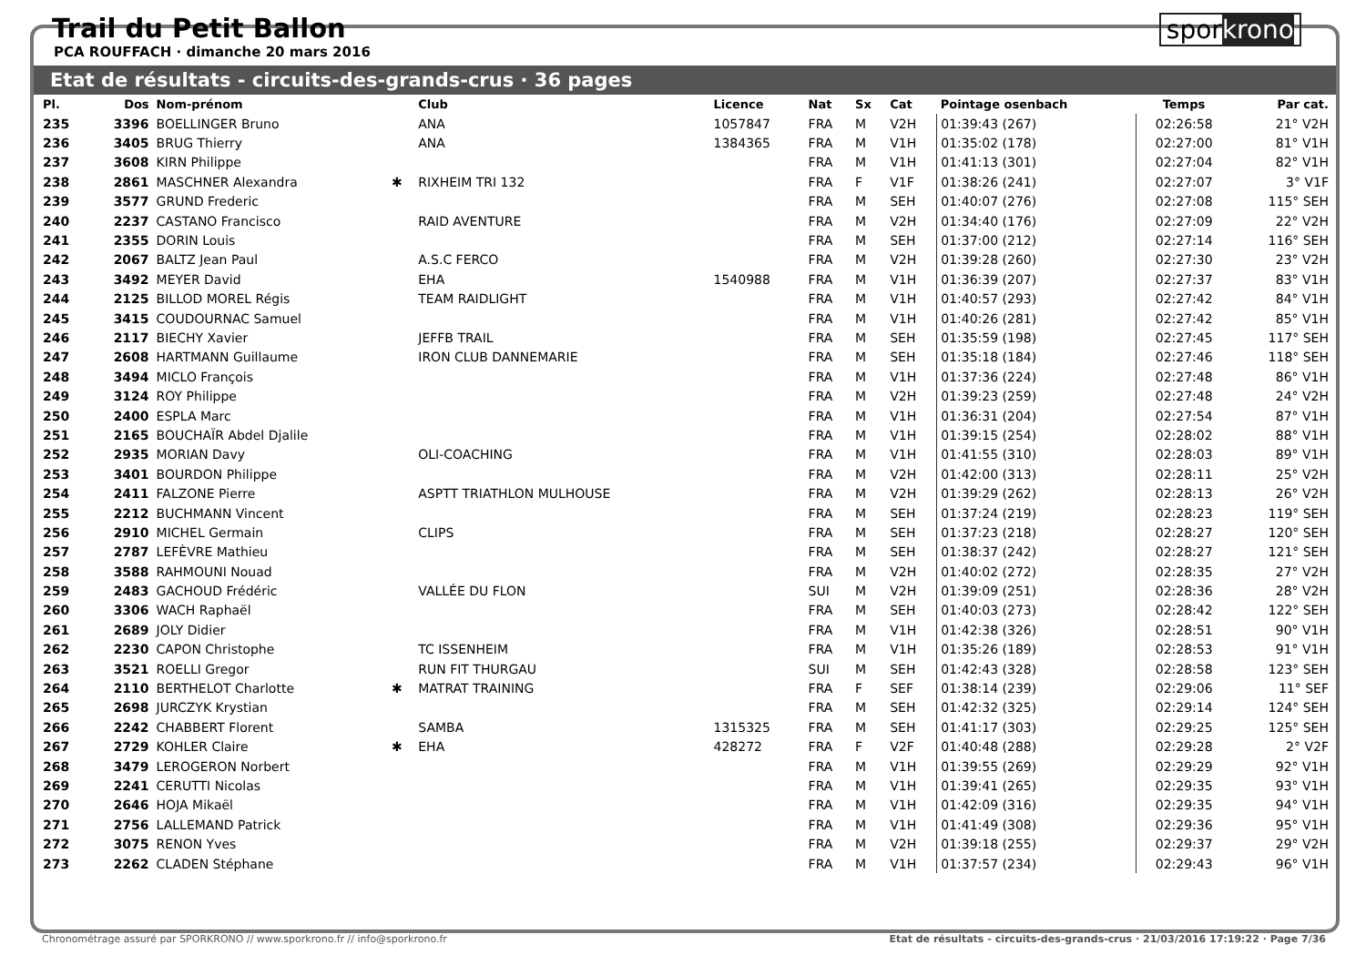Trail du Petit Ballon
PCA ROUFFACH · dimanche 20 mars 2016
sporkrono
Etat de résultats - circuits-des-grands-crus · 36 pages
| Pl. | Dos | Nom-prénom | | Club | Licence | Nat | Sx | Cat | Pointage osenbach | Temps | Par cat. |
| --- | --- | --- | --- | --- | --- | --- | --- | --- | --- | --- | --- |
| 235 | 3396 | BOELLINGER Bruno | | ANA | 1057847 | FRA | M | V2H | 01:39:43 (267) | 02:26:58 | 21° V2H |
| 236 | 3405 | BRUG Thierry | | ANA | 1384365 | FRA | M | V1H | 01:35:02 (178) | 02:27:00 | 81° V1H |
| 237 | 3608 | KIRN Philippe | | | | FRA | M | V1H | 01:41:13 (301) | 02:27:04 | 82° V1H |
| 238 | 2861 | MASCHNER Alexandra | ✱ | RIXHEIM TRI 132 | | FRA | F | V1F | 01:38:26 (241) | 02:27:07 | 3° V1F |
| 239 | 3577 | GRUND Frederic | | | | FRA | M | SEH | 01:40:07 (276) | 02:27:08 | 115° SEH |
| 240 | 2237 | CASTANO Francisco | | RAID AVENTURE | | FRA | M | V2H | 01:34:40 (176) | 02:27:09 | 22° V2H |
| 241 | 2355 | DORIN Louis | | | | FRA | M | SEH | 01:37:00 (212) | 02:27:14 | 116° SEH |
| 242 | 2067 | BALTZ Jean Paul | | A.S.C FERCO | | FRA | M | V2H | 01:39:28 (260) | 02:27:30 | 23° V2H |
| 243 | 3492 | MEYER David | | EHA | 1540988 | FRA | M | V1H | 01:36:39 (207) | 02:27:37 | 83° V1H |
| 244 | 2125 | BILLOD MOREL Régis | | TEAM RAIDLIGHT | | FRA | M | V1H | 01:40:57 (293) | 02:27:42 | 84° V1H |
| 245 | 3415 | COUDOURNAC Samuel | | | | FRA | M | V1H | 01:40:26 (281) | 02:27:42 | 85° V1H |
| 246 | 2117 | BIECHY Xavier | | JEFFB TRAIL | | FRA | M | SEH | 01:35:59 (198) | 02:27:45 | 117° SEH |
| 247 | 2608 | HARTMANN Guillaume | | IRON CLUB DANNEMARIE | | FRA | M | SEH | 01:35:18 (184) | 02:27:46 | 118° SEH |
| 248 | 3494 | MICLO François | | | | FRA | M | V1H | 01:37:36 (224) | 02:27:48 | 86° V1H |
| 249 | 3124 | ROY Philippe | | | | FRA | M | V2H | 01:39:23 (259) | 02:27:48 | 24° V2H |
| 250 | 2400 | ESPLA Marc | | | | FRA | M | V1H | 01:36:31 (204) | 02:27:54 | 87° V1H |
| 251 | 2165 | BOUCHAÏR Abdel Djalile | | | | FRA | M | V1H | 01:39:15 (254) | 02:28:02 | 88° V1H |
| 252 | 2935 | MORIAN Davy | | OLI-COACHING | | FRA | M | V1H | 01:41:55 (310) | 02:28:03 | 89° V1H |
| 253 | 3401 | BOURDON Philippe | | | | FRA | M | V2H | 01:42:00 (313) | 02:28:11 | 25° V2H |
| 254 | 2411 | FALZONE Pierre | | ASPTT TRIATHLON MULHOUSE | | FRA | M | V2H | 01:39:29 (262) | 02:28:13 | 26° V2H |
| 255 | 2212 | BUCHMANN Vincent | | | | FRA | M | SEH | 01:37:24 (219) | 02:28:23 | 119° SEH |
| 256 | 2910 | MICHEL Germain | | CLIPS | | FRA | M | SEH | 01:37:23 (218) | 02:28:27 | 120° SEH |
| 257 | 2787 | LEFÈVRE Mathieu | | | | FRA | M | SEH | 01:38:37 (242) | 02:28:27 | 121° SEH |
| 258 | 3588 | RAHMOUNI Nouad | | | | FRA | M | V2H | 01:40:02 (272) | 02:28:35 | 27° V2H |
| 259 | 2483 | GACHOUD Frédéric | | VALLÉE DU FLON | | SUI | M | V2H | 01:39:09 (251) | 02:28:36 | 28° V2H |
| 260 | 3306 | WACH Raphaël | | | | FRA | M | SEH | 01:40:03 (273) | 02:28:42 | 122° SEH |
| 261 | 2689 | JOLY Didier | | | | FRA | M | V1H | 01:42:38 (326) | 02:28:51 | 90° V1H |
| 262 | 2230 | CAPON Christophe | | TC ISSENHEIM | | FRA | M | V1H | 01:35:26 (189) | 02:28:53 | 91° V1H |
| 263 | 3521 | ROELLI Gregor | | RUN FIT THURGAU | | SUI | M | SEH | 01:42:43 (328) | 02:28:58 | 123° SEH |
| 264 | 2110 | BERTHELOT Charlotte | ✱ | MATRAT TRAINING | | FRA | F | SEF | 01:38:14 (239) | 02:29:06 | 11° SEF |
| 265 | 2698 | JURCZYK Krystian | | | | FRA | M | SEH | 01:42:32 (325) | 02:29:14 | 124° SEH |
| 266 | 2242 | CHABBERT Florent | | SAMBA | 1315325 | FRA | M | SEH | 01:41:17 (303) | 02:29:25 | 125° SEH |
| 267 | 2729 | KOHLER Claire | ✱ | EHA | 428272 | FRA | F | V2F | 01:40:48 (288) | 02:29:28 | 2° V2F |
| 268 | 3479 | LEROGERON Norbert | | | | FRA | M | V1H | 01:39:55 (269) | 02:29:29 | 92° V1H |
| 269 | 2241 | CERUTTI Nicolas | | | | FRA | M | V1H | 01:39:41 (265) | 02:29:35 | 93° V1H |
| 270 | 2646 | HOJA Mikaël | | | | FRA | M | V1H | 01:42:09 (316) | 02:29:35 | 94° V1H |
| 271 | 2756 | LALLEMAND Patrick | | | | FRA | M | V1H | 01:41:49 (308) | 02:29:36 | 95° V1H |
| 272 | 3075 | RENON Yves | | | | FRA | M | V2H | 01:39:18 (255) | 02:29:37 | 29° V2H |
| 273 | 2262 | CLADEN Stéphane | | | | FRA | M | V1H | 01:37:57 (234) | 02:29:43 | 96° V1H |
Chronométrage assuré par SPORKRONO // www.sporkrono.fr // info@sporkrono.fr Etat de résultats - circuits-des-grands-crus · 21/03/2016 17:19:22 · Page 7/36